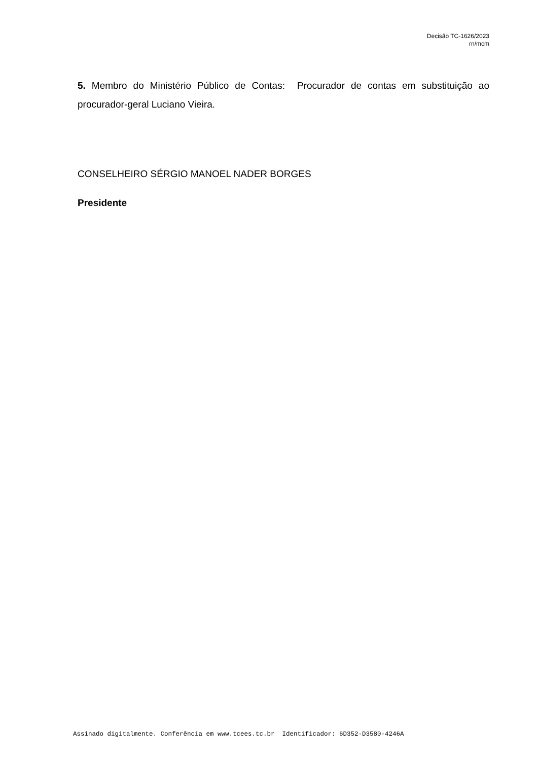Decisão TC-1626/2023
rn/mcm
5. Membro do Ministério Público de Contas: Procurador de contas em substituição ao procurador-geral Luciano Vieira.
CONSELHEIRO SÉRGIO MANOEL NADER BORGES
Presidente
Assinado digitalmente. Conferência em www.tcees.tc.br Identificador: 6D352-D3580-4246A